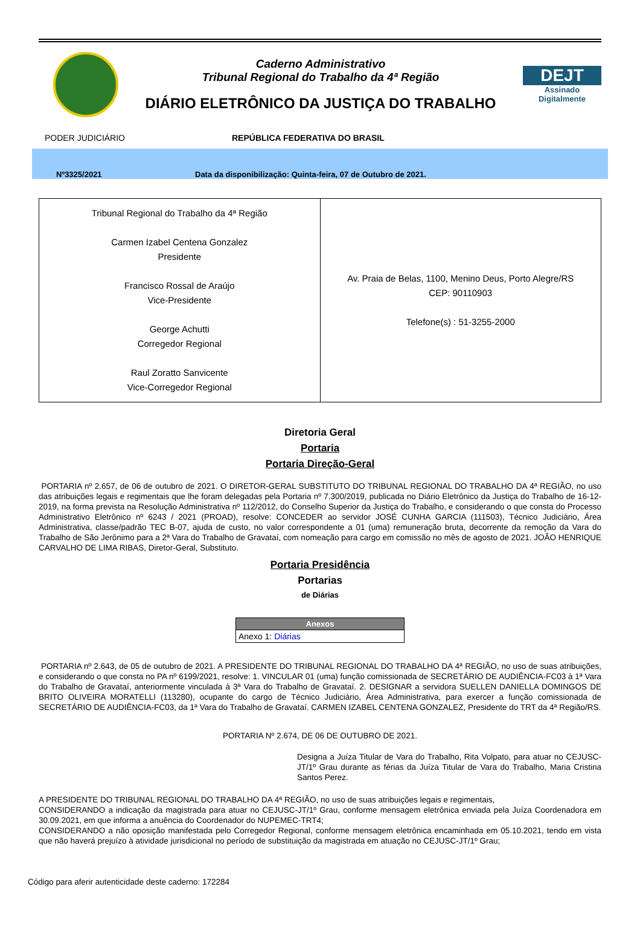Caderno Administrativo
Tribunal Regional do Trabalho da 4ª Região
DIÁRIO ELETRÔNICO DA JUSTIÇA DO TRABALHO
DEJT
Assinado Digitalmente
PODER JUDICIÁRIO REPÚBLICA FEDERATIVA DO BRASIL
Nº3325/2021 Data da disponibilização: Quinta-feira, 07 de Outubro de 2021.
| Tribunal Regional do Trabalho da 4ª Região Carmen Izabel Centena Gonzalez Presidente Francisco Rossal de Araújo Vice-Presidente George Achutti Corregedor Regional Raul Zoratto Sanvicente Vice-Corregedor Regional | Av. Praia de Belas, 1100, Menino Deus, Porto Alegre/RS CEP: 90110903 Telefone(s) : 51-3255-2000 |
Diretoria Geral
Portaria
Portaria Direção-Geral
PORTARIA nº 2.657, de 06 de outubro de 2021. O DIRETOR-GERAL SUBSTITUTO DO TRIBUNAL REGIONAL DO TRABALHO DA 4ª REGIÃO, no uso das atribuições legais e regimentais que lhe foram delegadas pela Portaria nº 7.300/2019, publicada no Diário Eletrônico da Justiça do Trabalho de 16-12-2019, na forma prevista na Resolução Administrativa nº 112/2012, do Conselho Superior da Justiça do Trabalho, e considerando o que consta do Processo Administrativo Eletrônico nº 6243 / 2021 (PROAD), resolve: CONCEDER ao servidor JOSÉ CUNHA GARCIA (111503), Técnico Judiciário, Área Administrativa, classe/padrão TEC B-07, ajuda de custo, no valor correspondente a 01 (uma) remuneração bruta, decorrente da remoção da Vara do Trabalho de São Jerônimo para a 2ª Vara do Trabalho de Gravataí, com nomeação para cargo em comissão no mês de agosto de 2021. JOÃO HENRIQUE CARVALHO DE LIMA RIBAS, Diretor-Geral, Substituto.
Portaria Presidência
Portarias
de Diárias
| Anexos |
| --- |
| Anexo 1: Diárias |
PORTARIA nº 2.643, de 05 de outubro de 2021. A PRESIDENTE DO TRIBUNAL REGIONAL DO TRABALHO DA 4ª REGIÃO, no uso de suas atribuições, e considerando o que consta no PA nº 6199/2021, resolve: 1. VINCULAR 01 (uma) função comissionada de SECRETÁRIO DE AUDIÊNCIA-FC03 à 1ª Vara do Trabalho de Gravataí, anteriormente vinculada à 3ª Vara do Trabalho de Gravataí. 2. DESIGNAR a servidora SUELLEN DANIELLA DOMINGOS DE BRITO OLIVEIRA MORATELLI (113280), ocupante do cargo de Técnico Judiciário, Área Administrativa, para exercer a função comissionada de SECRETÁRIO DE AUDIÊNCIA-FC03, da 1ª Vara do Trabalho de Gravataí. CARMEN IZABEL CENTENA GONZALEZ, Presidente do TRT da 4ª Região/RS.
PORTARIA Nº 2.674, DE 06 DE OUTUBRO DE 2021.
Designa a Juíza Titular de Vara do Trabalho, Rita Volpato, para atuar no CEJUSC-JT/1º Grau durante as férias da Juíza Titular de Vara do Trabalho, Maria Cristina Santos Perez.
A PRESIDENTE DO TRIBUNAL REGIONAL DO TRABALHO DA 4ª REGIÃO, no uso de suas atribuições legais e regimentais,
CONSIDERANDO a indicação da magistrada para atuar no CEJUSC-JT/1º Grau, conforme mensagem eletrônica enviada pela Juíza Coordenadora em 30.09.2021, em que informa a anuência do Coordenador do NUPEMEC-TRT4;
CONSIDERANDO a não oposição manifestada pelo Corregedor Regional, conforme mensagem eletrônica encaminhada em 05.10.2021, tendo em vista que não haverá prejuízo à atividade jurisdicional no período de substituição da magistrada em atuação no CEJUSC-JT/1º Grau;
Código para aferir autenticidade deste caderno: 172284